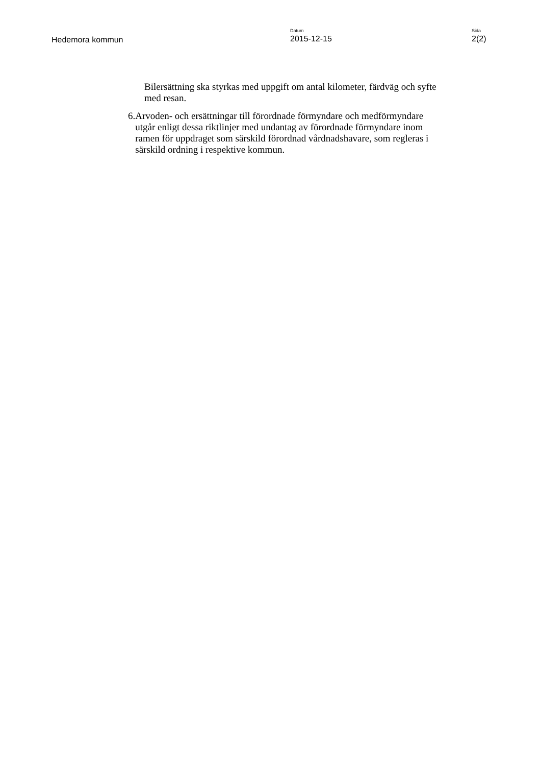Hedemora kommun
Datum
2015-12-15
Sida
2(2)
Bilersättning ska styrkas med uppgift om antal kilometer, färdväg och syfte med resan.
6. Arvoden- och ersättningar till förordnade förmyndare och medförmyndare utgår enligt dessa riktlinjer med undantag av förordnade förmyndare inom ramen för uppdraget som särskild förordnad vårdnadshavare, som regleras i särskild ordning i respektive kommun.